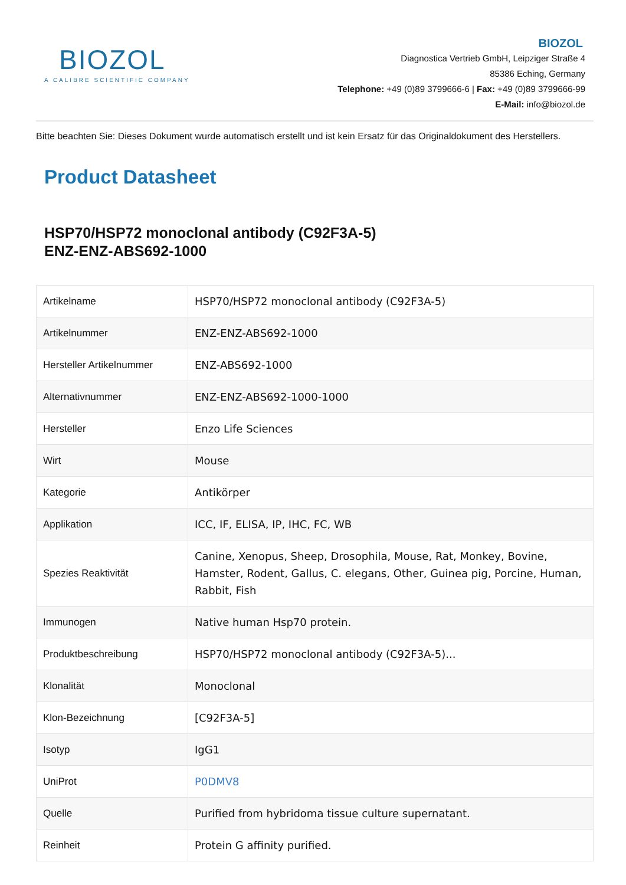BIOZOL
A CALIBRE SCIENTIFIC COMPANY
BIOZOL
Diagnostica Vertrieb GmbH, Leipziger Straße 4
85386 Eching, Germany
Telephone: +49 (0)89 3799666-6 | Fax: +49 (0)89 3799666-99
E-Mail: info@biozol.de
Bitte beachten Sie: Dieses Dokument wurde automatisch erstellt und ist kein Ersatz für das Originaldokument des Herstellers.
Product Datasheet
HSP70/HSP72 monoclonal antibody (C92F3A-5)
ENZ-ENZ-ABS692-1000
| Artikelname | HSP70/HSP72 monoclonal antibody (C92F3A-5) |
| Artikelnummer | ENZ-ENZ-ABS692-1000 |
| Hersteller Artikelnummer | ENZ-ABS692-1000 |
| Alternativnummer | ENZ-ENZ-ABS692-1000-1000 |
| Hersteller | Enzo Life Sciences |
| Wirt | Mouse |
| Kategorie | Antikörper |
| Applikation | ICC, IF, ELISA, IP, IHC, FC, WB |
| Spezies Reaktivität | Canine, Xenopus, Sheep, Drosophila, Mouse, Rat, Monkey, Bovine, Hamster, Rodent, Gallus, C. elegans, Other, Guinea pig, Porcine, Human, Rabbit, Fish |
| Immunogen | Native human Hsp70 protein. |
| Produktbeschreibung | HSP70/HSP72 monoclonal antibody (C92F3A-5)... |
| Klonalität | Monoclonal |
| Klon-Bezeichnung | [C92F3A-5] |
| Isotyp | IgG1 |
| UniProt | P0DMV8 |
| Quelle | Purified from hybridoma tissue culture supernatant. |
| Reinheit | Protein G affinity purified. |